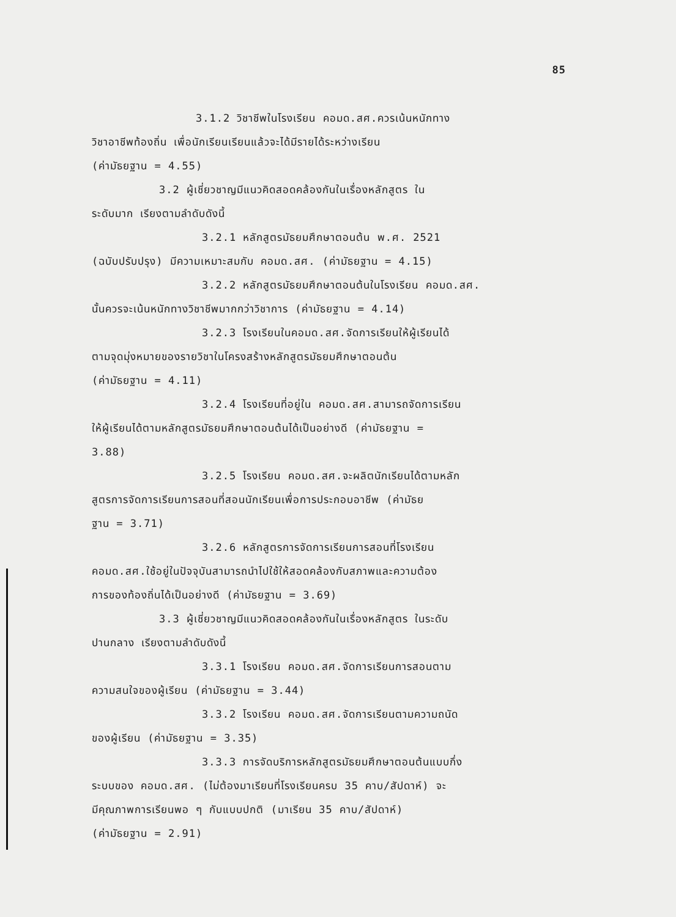85
3.1.2 วิชาชีพในโรงเรียน คอมด.สศ.ควรเน้นหนักทาง
วิชาอาชีพท้องถิ่น เพื่อนักเรียนเรียนแล้วจะได้มีรายได้ระหว่างเรียน
(ค่ามัธยฐาน = 4.55)
3.2 ผู้เชี่ยวชาญมีแนวคิดสอดคล้องกันในเรื่องหลักสูตร ใน
ระดับมาก เรียงตามลำดับดังนี้
3.2.1 หลักสูตรมัธยมศึกษาตอนต้น พ.ศ. 2521
(ฉบับปรับปรุง) มีความเหมาะสมกับ คอมด.สศ. (ค่ามัธยฐาน = 4.15)
3.2.2 หลักสูตรมัธยมศึกษาตอนต้นในโรงเรียน คอมด.สศ.
นั้นควรจะเน้นหนักทางวิชาชีพมากกว่าวิชาการ (ค่ามัธยฐาน = 4.14)
3.2.3 โรงเรียนในคอมด.สศ.จัดการเรียนให้ผู้เรียนได้
ตามจุดมุ่งหมายของรายวิชาในโครงสร้างหลักสูตรมัธยมศึกษาตอนต้น
(ค่ามัธยฐาน = 4.11)
3.2.4 โรงเรียนที่อยู่ใน คอมด.สศ.สามารถจัดการเรียน
ให้ผู้เรียนได้ตามหลักสูตรมัธยมศึกษาตอนต้นได้เป็นอย่างดี (ค่ามัธยฐาน =
3.88)
3.2.5 โรงเรียน คอมด.สศ.จะผลิตนักเรียนได้ตามหลัก
สูตรการจัดการเรียนการสอนที่สอนนักเรียนเพื่อการประกอบอาชีพ (ค่ามัธย
ฐาน = 3.71)
3.2.6 หลักสูตรการจัดการเรียนการสอนที่โรงเรียน
คอมด.สศ.ใช้อยู่ในปัจจุบันสามารถนำไปใช้ให้สอดคล้องกับสภาพและความต้อง
การของท้องถิ่นได้เป็นอย่างดี (ค่ามัธยฐาน = 3.69)
3.3 ผู้เชี่ยวชาญมีแนวคิดสอดคล้องกันในเรื่องหลักสูตร ในระดับ
ปานกลาง เรียงตามลำดับดังนี้
3.3.1 โรงเรียน คอมด.สศ.จัดการเรียนการสอนตาม
ความสนใจของผู้เรียน (ค่ามัธยฐาน = 3.44)
3.3.2 โรงเรียน คอมด.สศ.จัดการเรียนตามความถนัด
ของผู้เรียน (ค่ามัธยฐาน = 3.35)
3.3.3 การจัดบริการหลักสูตรมัธยมศึกษาตอนต้นแบบกึ่ง
ระบบของ คอมด.สศ. (ไม่ต้องมาเรียนที่โรงเรียนครบ 35 คาบ/สัปดาห์) จะ
มีคุณภาพการเรียนพอ ๆ กับแบบปกติ (มาเรียน 35 คาบ/สัปดาห์)
(ค่ามัธยฐาน = 2.91)